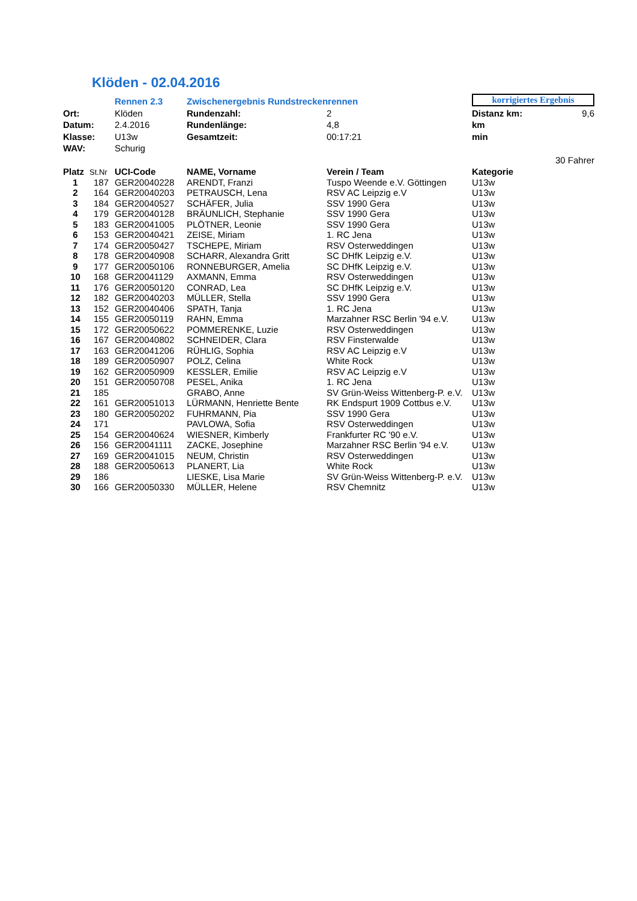Klöden - 02.04.2016
| | | Rennen 2.3 | Zwischenergebnis Rundstreckenrennen | | korrigiertes Ergebnis | |
| Ort: | | Klöden | Rundenzahl: | 2 | Distanz km: | 9,6 |
| Datum: | | 2.4.2016 | Rundenlänge: | 4,8 | km | |
| Klasse: | | U13w | Gesamtzeit: | 00:17:21 | min | |
| WAV: | | Schurig | | | | |
| | | | | | | 30 Fahrer |
| Platz | St.Nr | UCI-Code | NAME, Vorname | Verein / Team | Kategorie | |
| 1 | 187 | GER20040228 | ARENDT, Franzi | Tuspo Weende e.V. Göttingen | U13w | |
| 2 | 164 | GER20040203 | PETRAUSCH, Lena | RSV AC Leipzig e.V | U13w | |
| 3 | 184 | GER20040527 | SCHÄFER, Julia | SSV 1990 Gera | U13w | |
| 4 | 179 | GER20040128 | BRÄUNLICH, Stephanie | SSV 1990 Gera | U13w | |
| 5 | 183 | GER20041005 | PLÖTNER, Leonie | SSV 1990 Gera | U13w | |
| 6 | 153 | GER20040421 | ZEISE, Miriam | 1. RC Jena | U13w | |
| 7 | 174 | GER20050427 | TSCHEPE, Miriam | RSV Osterweddingen | U13w | |
| 8 | 178 | GER20040908 | SCHARR, Alexandra Gritt | SC DHfK Leipzig e.V. | U13w | |
| 9 | 177 | GER20050106 | RONNEBURGER, Amelia | SC DHfK Leipzig e.V. | U13w | |
| 10 | 168 | GER20041129 | AXMANN, Emma | RSV Osterweddingen | U13w | |
| 11 | 176 | GER20050120 | CONRAD, Lea | SC DHfK Leipzig e.V. | U13w | |
| 12 | 182 | GER20040203 | MÜLLER, Stella | SSV 1990 Gera | U13w | |
| 13 | 152 | GER20040406 | SPATH, Tanja | 1. RC Jena | U13w | |
| 14 | 155 | GER20050119 | RAHN, Emma | Marzahner RSC Berlin '94 e.V. | U13w | |
| 15 | 172 | GER20050622 | POMMERENKE, Luzie | RSV Osterweddingen | U13w | |
| 16 | 167 | GER20040802 | SCHNEIDER, Clara | RSV Finsterwalde | U13w | |
| 17 | 163 | GER20041206 | RÜHLIG, Sophia | RSV AC Leipzig e.V | U13w | |
| 18 | 189 | GER20050907 | POLZ, Celina | White Rock | U13w | |
| 19 | 162 | GER20050909 | KESSLER, Emilie | RSV AC Leipzig e.V | U13w | |
| 20 | 151 | GER20050708 | PESEL, Anika | 1. RC Jena | U13w | |
| 21 | 185 | | GRABO, Anne | SV Grün-Weiss Wittenberg-P. e.V. | U13w | |
| 22 | 161 | GER20051013 | LÜRMANN, Henriette Bente | RK Endspurt 1909 Cottbus e.V. | U13w | |
| 23 | 180 | GER20050202 | FUHRMANN, Pia | SSV 1990 Gera | U13w | |
| 24 | 171 | | PAVLOWA, Sofia | RSV Osterweddingen | U13w | |
| 25 | 154 | GER20040624 | WIESNER, Kimberly | Frankfurter RC '90 e.V. | U13w | |
| 26 | 156 | GER20041111 | ZACKE, Josephine | Marzahner RSC Berlin '94 e.V. | U13w | |
| 27 | 169 | GER20041015 | NEUM, Christin | RSV Osterweddingen | U13w | |
| 28 | 188 | GER20050613 | PLANERT, Lia | White Rock | U13w | |
| 29 | 186 | | LIESKE, Lisa Marie | SV Grün-Weiss Wittenberg-P. e.V. | U13w | |
| 30 | 166 | GER20050330 | MÜLLER, Helene | RSV Chemnitz | U13w | |